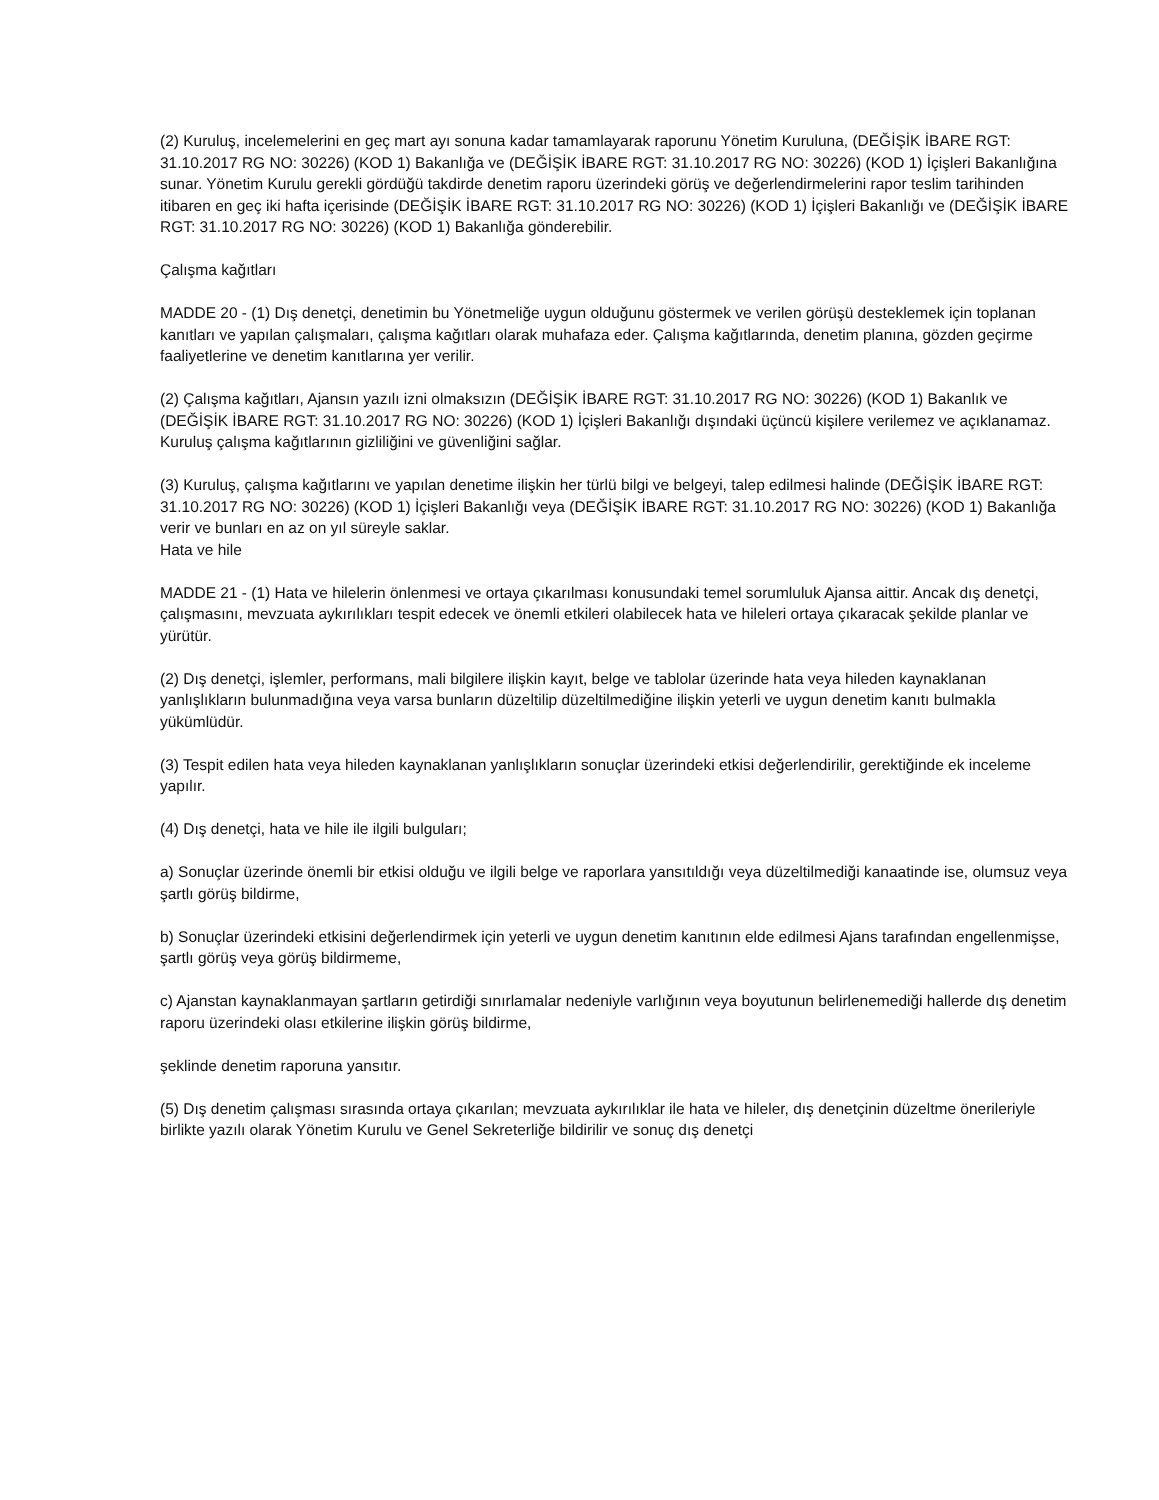(2) Kuruluş, incelemelerini en geç mart ayı sonuna kadar tamamlayarak raporunu Yönetim Kuruluna, (DEĞİŞİK İBARE RGT: 31.10.2017 RG NO: 30226) (KOD 1) Bakanlığa ve (DEĞİŞİK İBARE RGT: 31.10.2017 RG NO: 30226) (KOD 1) İçişleri Bakanlığına sunar. Yönetim Kurulu gerekli gördüğü takdirde denetim raporu üzerindeki görüş ve değerlendirmelerini rapor teslim tarihinden itibaren en geç iki hafta içerisinde (DEĞİŞİK İBARE RGT: 31.10.2017 RG NO: 30226) (KOD 1) İçişleri Bakanlığı ve (DEĞİŞİK İBARE RGT: 31.10.2017 RG NO: 30226) (KOD 1) Bakanlığa gönderebilir.
Çalışma kağıtları
MADDE 20 - (1) Dış denetçi, denetimin bu Yönetmeliğe uygun olduğunu göstermek ve verilen görüşü desteklemek için toplanan kanıtları ve yapılan çalışmaları, çalışma kağıtları olarak muhafaza eder. Çalışma kağıtlarında, denetim planına, gözden geçirme faaliyetlerine ve denetim kanıtlarına yer verilir.
(2) Çalışma kağıtları, Ajansın yazılı izni olmaksızın (DEĞİŞİK İBARE RGT: 31.10.2017 RG NO: 30226) (KOD 1) Bakanlık ve (DEĞİŞİK İBARE RGT: 31.10.2017 RG NO: 30226) (KOD 1) İçişleri Bakanlığı dışındaki üçüncü kişilere verilemez ve açıklanamaz. Kuruluş çalışma kağıtlarının gizliliğini ve güvenliğini sağlar.
(3) Kuruluş, çalışma kağıtlarını ve yapılan denetime ilişkin her türlü bilgi ve belgeyi, talep edilmesi halinde (DEĞİŞİK İBARE RGT: 31.10.2017 RG NO: 30226) (KOD 1) İçişleri Bakanlığı veya (DEĞİŞİK İBARE RGT: 31.10.2017 RG NO: 30226) (KOD 1) Bakanlığa
verir ve bunları en az on yıl süreyle saklar.
Hata ve hile
MADDE 21 - (1) Hata ve hilelerin önlenmesi ve ortaya çıkarılması konusundaki temel sorumluluk Ajansa aittir. Ancak dış denetçi, çalışmasını, mevzuata aykırılıkları tespit edecek ve önemli etkileri olabilecek hata ve hileleri ortaya çıkaracak şekilde planlar ve yürütür.
(2) Dış denetçi, işlemler, performans, mali bilgilere ilişkin kayıt, belge ve tablolar üzerinde hata veya hileden kaynaklanan yanlışlıkların bulunmadığına veya varsa bunların düzeltilip düzeltilmediğine ilişkin yeterli ve uygun denetim kanıtı bulmakla yükümlüdür.
(3) Tespit edilen hata veya hileden kaynaklanan yanlışlıkların sonuçlar üzerindeki etkisi değerlendirilir, gerektiğinde ek inceleme yapılır.
(4) Dış denetçi, hata ve hile ile ilgili bulguları;
a) Sonuçlar üzerinde önemli bir etkisi olduğu ve ilgili belge ve raporlara yansıtıldığı veya düzeltilmediği kanaatinde ise, olumsuz veya şartlı görüş bildirme,
b) Sonuçlar üzerindeki etkisini değerlendirmek için yeterli ve uygun denetim kanıtının elde edilmesi Ajans tarafından engellenmişse, şartlı görüş veya görüş bildirmeme,
c) Ajanstan kaynaklanmayan şartların getirdiği sınırlamalar nedeniyle varlığının veya boyutunun belirlenemediği hallerde dış denetim raporu üzerindeki olası etkilerine ilişkin görüş bildirme,
şeklinde denetim raporuna yansıtır.
(5) Dış denetim çalışması sırasında ortaya çıkarılan; mevzuata aykırılıklar ile hata ve hileler, dış denetçinin düzeltme önerileriyle birlikte yazılı olarak Yönetim Kurulu ve Genel Sekreterliğe bildirilir ve sonuç dış denetçi